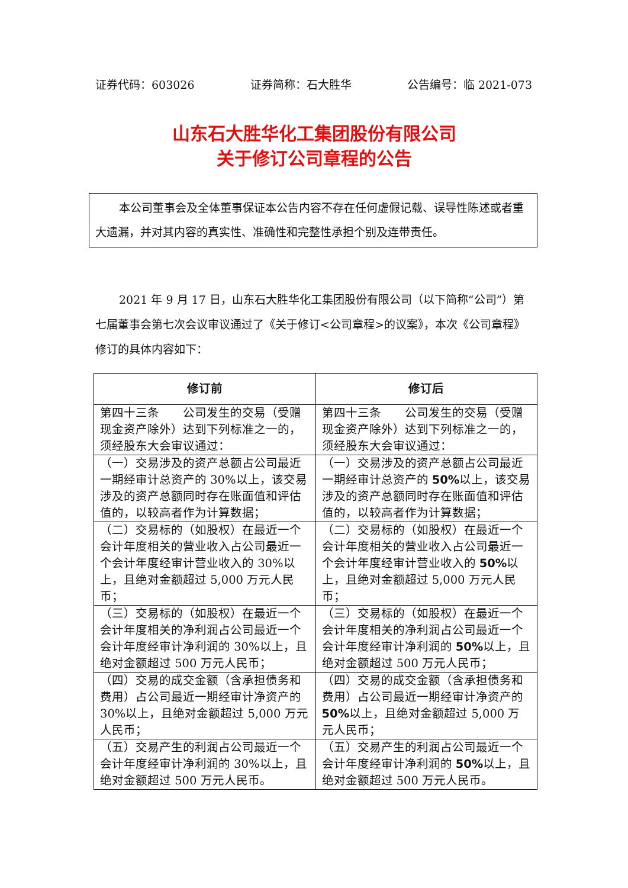证券代码：603026 证券简称：石大胜华 公告编号：临 2021-073
山东石大胜华化工集团股份有限公司
关于修订公司章程的公告
本公司董事会及全体董事保证本公告内容不存在任何虚假记载、误导性陈述或者重大遗漏，并对其内容的真实性、准确性和完整性承担个别及连带责任。
2021 年 9 月 17 日，山东石大胜华化工集团股份有限公司（以下简称“公司”）第七届董事会第七次会议审议通过了《关于修订<公司章程>的议案》，本次《公司章程》修订的具体内容如下：
| 修订前 | 修订后 |
| --- | --- |
| 第四十三条 公司发生的交易（受赠现金资产除外）达到下列标准之一的，须经股东大会审议通过： | 第四十三条 公司发生的交易（受赠现金资产除外）达到下列标准之一的，须经股东大会审议通过： |
| （一）交易涉及的资产总额占公司最近一期经审计总资产的 30%以上，该交易涉及的资产总额同时存在账面值和评估值的，以较高者作为计算数据； | （一）交易涉及的资产总额占公司最近一期经审计总资产的 50% 以上，该交易涉及的资产总额同时存在账面值和评估值的，以较高者作为计算数据； |
| （二）交易标的（如股权）在最近一个会计年度相关的营业收入占公司最近一个会计年度经审计营业收入的 30%以上，且绝对金额超过 5,000 万元人民币； | （二）交易标的（如股权）在最近一个会计年度相关的营业收入占公司最近一个会计年度经审计营业收入的 50% 以上，且绝对金额超过 5,000 万元人民币； |
| （三）交易标的（如股权）在最近一个会计年度相关的净利润占公司最近一个会计年度经审计净利润的 30%以上，且绝对金额超过 500 万元人民币； | （三）交易标的（如股权）在最近一个会计年度相关的净利润占公司最近一个会计年度经审计净利润的 50% 以上，且绝对金额超过 500 万元人民币； |
| （四）交易的成交金额（含承担债务和费用）占公司最近一期经审计净资产的 30%以上，且绝对金额超过 5,000 万元人民币； | （四）交易的成交金额（含承担债务和费用）占公司最近一期经审计净资产的 50% 以上，且绝对金额超过 5,000 万元人民币； |
| （五）交易产生的利润占公司最近一个会计年度经审计净利润的 30%以上，且绝对金额超过 500 万元人民币。 | （五）交易产生的利润占公司最近一个会计年度经审计净利润的 50% 以上，且绝对金额超过 500 万元人民币。 |